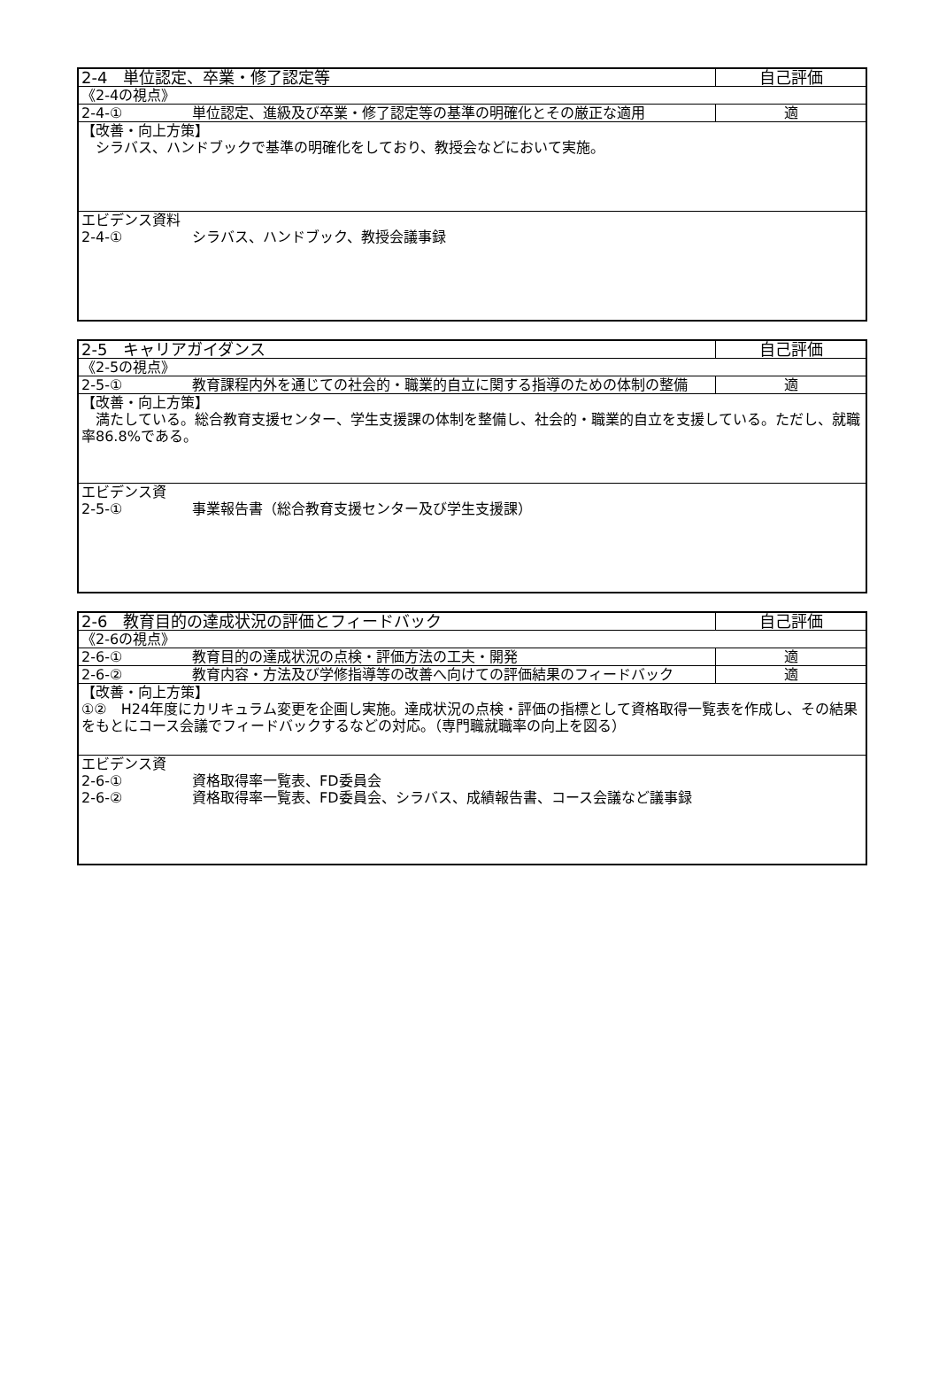| 2-4 単位認定、卒業・修了認定等 | 自己評価 |
| 《2-4の視点》 | |
| 2-4-① 単位認定、進級及び卒業・修了認定等の基準の明確化とその厳正な適用 | 適 |
| 【改善・向上方策】 シラバス、ハンドブックで基準の明確化をしており、教授会などにおいて実施。 | |
| エビデンス資料 2-4-① シラバス、ハンドブック、教授会議事録 | |
| 2-5 キャリアガイダンス | 自己評価 |
| 《2-5の視点》 | |
| 2-5-① 教育課程内外を通じての社会的・職業的自立に関する指導のための体制の整備 | 適 |
| 【改善・向上方策】 満たしている。総合教育支援センター、学生支援課の体制を整備し、社会的・職業的自立を支援している。ただし、就職率86.8%である。 | |
| エビデンス資 2-5-① 事業報告書（総合教育支援センター及び学生支援課） | |
| 2-6 教育目的の達成状況の評価とフィードバック | 自己評価 |
| 《2-6の視点》 | |
| 2-6-① 教育目的の達成状況の点検・評価方法の工夫・開発 | 適 |
| 2-6-② 教育内容・方法及び学修指導等の改善へ向けての評価結果のフィードバック | 適 |
| 【改善・向上方策】 ①② H24年度にカリキュラム変更を企画し実施。達成状況の点検・評価の指標として資格取得一覧表を作成し、その結果をもとにコース会議でフィードバックするなどの対応。（専門職就職率の向上を図る） | |
| エビデンス資 2-6-① 資格取得率一覧表、FD委員会 2-6-② 資格取得率一覧表、FD委員会、シラバス、成績報告書、コース会議など議事録 | |